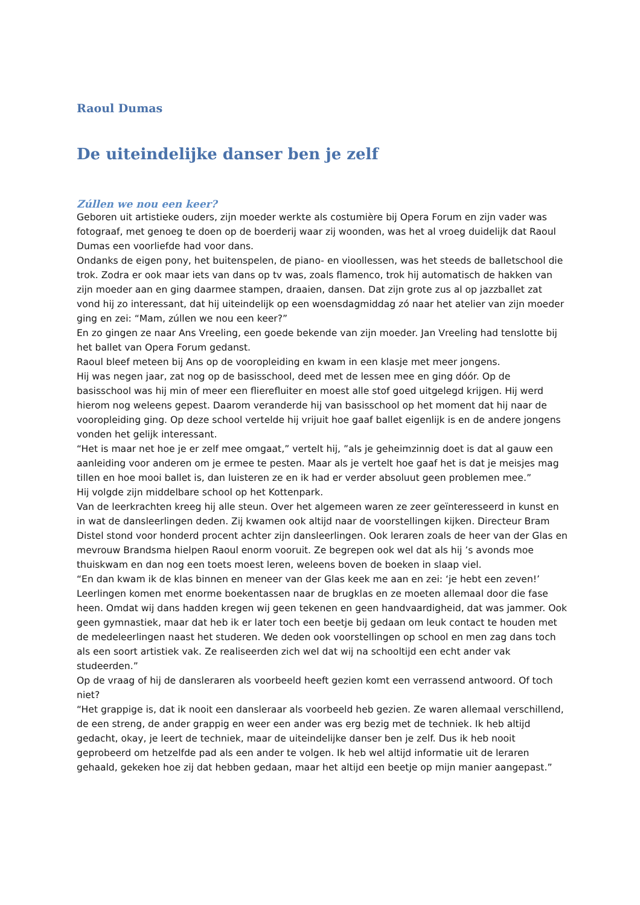Raoul Dumas
De uiteindelijke danser ben je zelf
Zúllen we nou een keer?
Geboren uit artistieke ouders, zijn moeder werkte als costumière bij Opera Forum en zijn vader was fotograaf, met genoeg te doen op de boerderij waar zij woonden, was het al vroeg duidelijk dat Raoul Dumas een voorliefde had voor dans.
Ondanks de eigen pony, het buitenspelen, de piano- en vioollessen, was het steeds de balletschool die trok. Zodra er ook maar iets van dans op tv was, zoals flamenco, trok hij automatisch de hakken van zijn moeder aan en ging daarmee stampen, draaien, dansen. Dat zijn grote zus al op jazzballet zat vond hij zo interessant, dat hij uiteindelijk op een woensdagmiddag zó naar het atelier van zijn moeder ging en zei: “Mam, zúllen we nou een keer?”
En zo gingen ze naar Ans Vreeling, een goede bekende van zijn moeder. Jan Vreeling had tenslotte bij het ballet van Opera Forum gedanst.
Raoul bleef meteen bij Ans op de vooropleiding en kwam in een klasje met meer jongens.
Hij was negen jaar, zat nog op de basisschool, deed met de lessen mee en ging dóór. Op de basisschool was hij min of meer een flierefluiter en moest alle stof goed uitgelegd krijgen. Hij werd hierom nog weleens gepest. Daarom veranderde hij van basisschool op het moment dat hij naar de vooropleiding ging. Op deze school vertelde hij vrijuit hoe gaaf ballet eigenlijk is en de andere jongens vonden het gelijk interessant.
“Het is maar net hoe je er zelf mee omgaat,” vertelt hij, ”als je geheimzinnig doet is dat al gauw een aanleiding voor anderen om je ermee te pesten. Maar als je vertelt hoe gaaf het is dat je meisjes mag tillen en hoe mooi ballet is, dan luisteren ze en ik had er verder absoluut geen problemen mee.”
Hij volgde zijn middelbare school op het Kottenpark.
Van de leerkrachten kreeg hij alle steun. Over het algemeen waren ze zeer geïnteresseerd in kunst en in wat de dansleerlingen deden. Zij kwamen ook altijd naar de voorstellingen kijken. Directeur Bram Distel stond voor honderd procent achter zijn dansleerlingen. Ook leraren zoals de heer van der Glas en mevrouw Brandsma hielpen Raoul enorm vooruit. Ze begrepen ook wel dat als hij ’s avonds moe thuiskwam en dan nog een toets moest leren, weleens boven de boeken in slaap viel.
“En dan kwam ik de klas binnen en meneer van der Glas keek me aan en zei: ‘je hebt een zeven!’ Leerlingen komen met enorme boekentassen naar de brugklas en ze moeten allemaal door die fase heen. Omdat wij dans hadden kregen wij geen tekenen en geen handvaardigheid, dat was jammer. Ook geen gymnastiek, maar dat heb ik er later toch een beetje bij gedaan om leuk contact te houden met de medeleerlingen naast het studeren. We deden ook voorstellingen op school en men zag dans toch als een soort artistiek vak. Ze realiseerden zich wel dat wij na schooltijd een echt ander vak studeerden.”
Op de vraag of hij de dansleraren als voorbeeld heeft gezien komt een verrassend antwoord. Of toch niet?
“Het grappige is, dat ik nooit een dansleraar als voorbeeld heb gezien. Ze waren allemaal verschillend, de een streng, de ander grappig en weer een ander was erg bezig met de techniek. Ik heb altijd gedacht, okay, je leert de techniek, maar de uiteindelijke danser ben je zelf. Dus ik heb nooit geprobeerd om hetzelfde pad als een ander te volgen. Ik heb wel altijd informatie uit de leraren gehaald, gekeken hoe zij dat hebben gedaan, maar het altijd een beetje op mijn manier aangepast.”